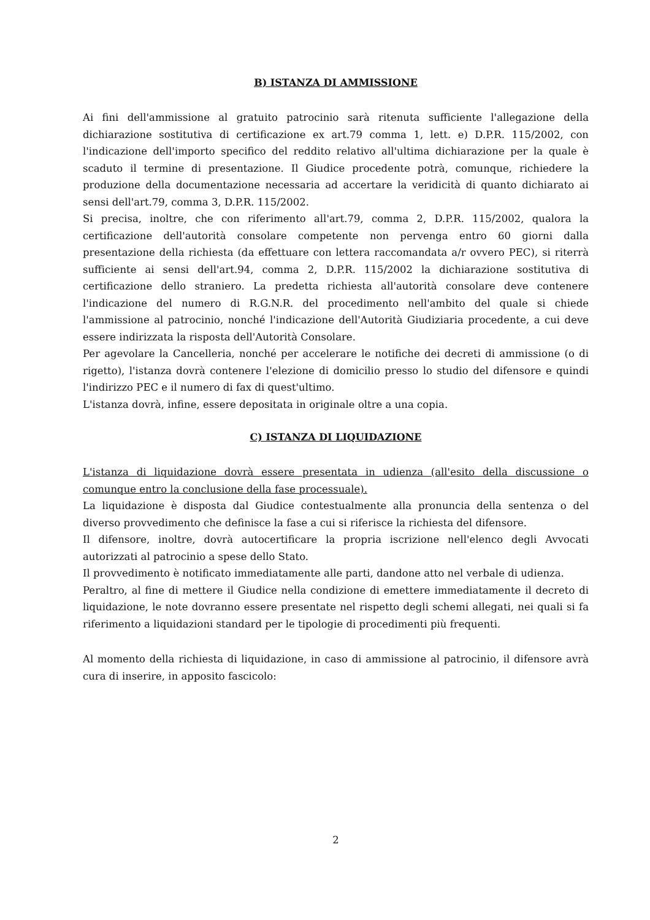B) ISTANZA DI AMMISSIONE
Ai fini dell'ammissione al gratuito patrocinio sarà ritenuta sufficiente l'allegazione della dichiarazione sostitutiva di certificazione ex art.79 comma 1, lett. e) D.P.R. 115/2002, con l'indicazione dell'importo specifico del reddito relativo all'ultima dichiarazione per la quale è scaduto il termine di presentazione. Il Giudice procedente potrà, comunque, richiedere la produzione della documentazione necessaria ad accertare la veridicità di quanto dichiarato ai sensi dell'art.79, comma 3, D.P.R. 115/2002.
Si precisa, inoltre, che con riferimento all'art.79, comma 2, D.P.R. 115/2002, qualora la certificazione dell'autorità consolare competente non pervenga entro 60 giorni dalla presentazione della richiesta (da effettuare con lettera raccomandata a/r ovvero PEC), si riterrà sufficiente ai sensi dell'art.94, comma 2, D.P.R. 115/2002 la dichiarazione sostitutiva di certificazione dello straniero. La predetta richiesta all'autorità consolare deve contenere l'indicazione del numero di R.G.N.R. del procedimento nell'ambito del quale si chiede l'ammissione al patrocinio, nonché l'indicazione dell'Autorità Giudiziaria procedente, a cui deve essere indirizzata la risposta dell'Autorità Consolare.
Per agevolare la Cancelleria, nonché per accelerare le notifiche dei decreti di ammissione (o di rigetto), l'istanza dovrà contenere l'elezione di domicilio presso lo studio del difensore e quindi l'indirizzo PEC e il numero di fax di quest'ultimo.
L'istanza dovrà, infine, essere depositata in originale oltre a una copia.
C) ISTANZA DI LIQUIDAZIONE
L'istanza di liquidazione dovrà essere presentata in udienza (all'esito della discussione o comunque entro la conclusione della fase processuale).
La liquidazione è disposta dal Giudice contestualmente alla pronuncia della sentenza o del diverso provvedimento che definisce la fase a cui si riferisce la richiesta del difensore.
Il difensore, inoltre, dovrà autocertificare la propria iscrizione nell'elenco degli Avvocati autorizzati al patrocinio a spese dello Stato.
Il provvedimento è notificato immediatamente alle parti, dandone atto nel verbale di udienza.
Peraltro, al fine di mettere il Giudice nella condizione di emettere immediatamente il decreto di liquidazione, le note dovranno essere presentate nel rispetto degli schemi allegati, nei quali si fa riferimento a liquidazioni standard per le tipologie di procedimenti più frequenti.
Al momento della richiesta di liquidazione, in caso di ammissione al patrocinio, il difensore avrà cura di inserire, in apposito fascicolo:
2